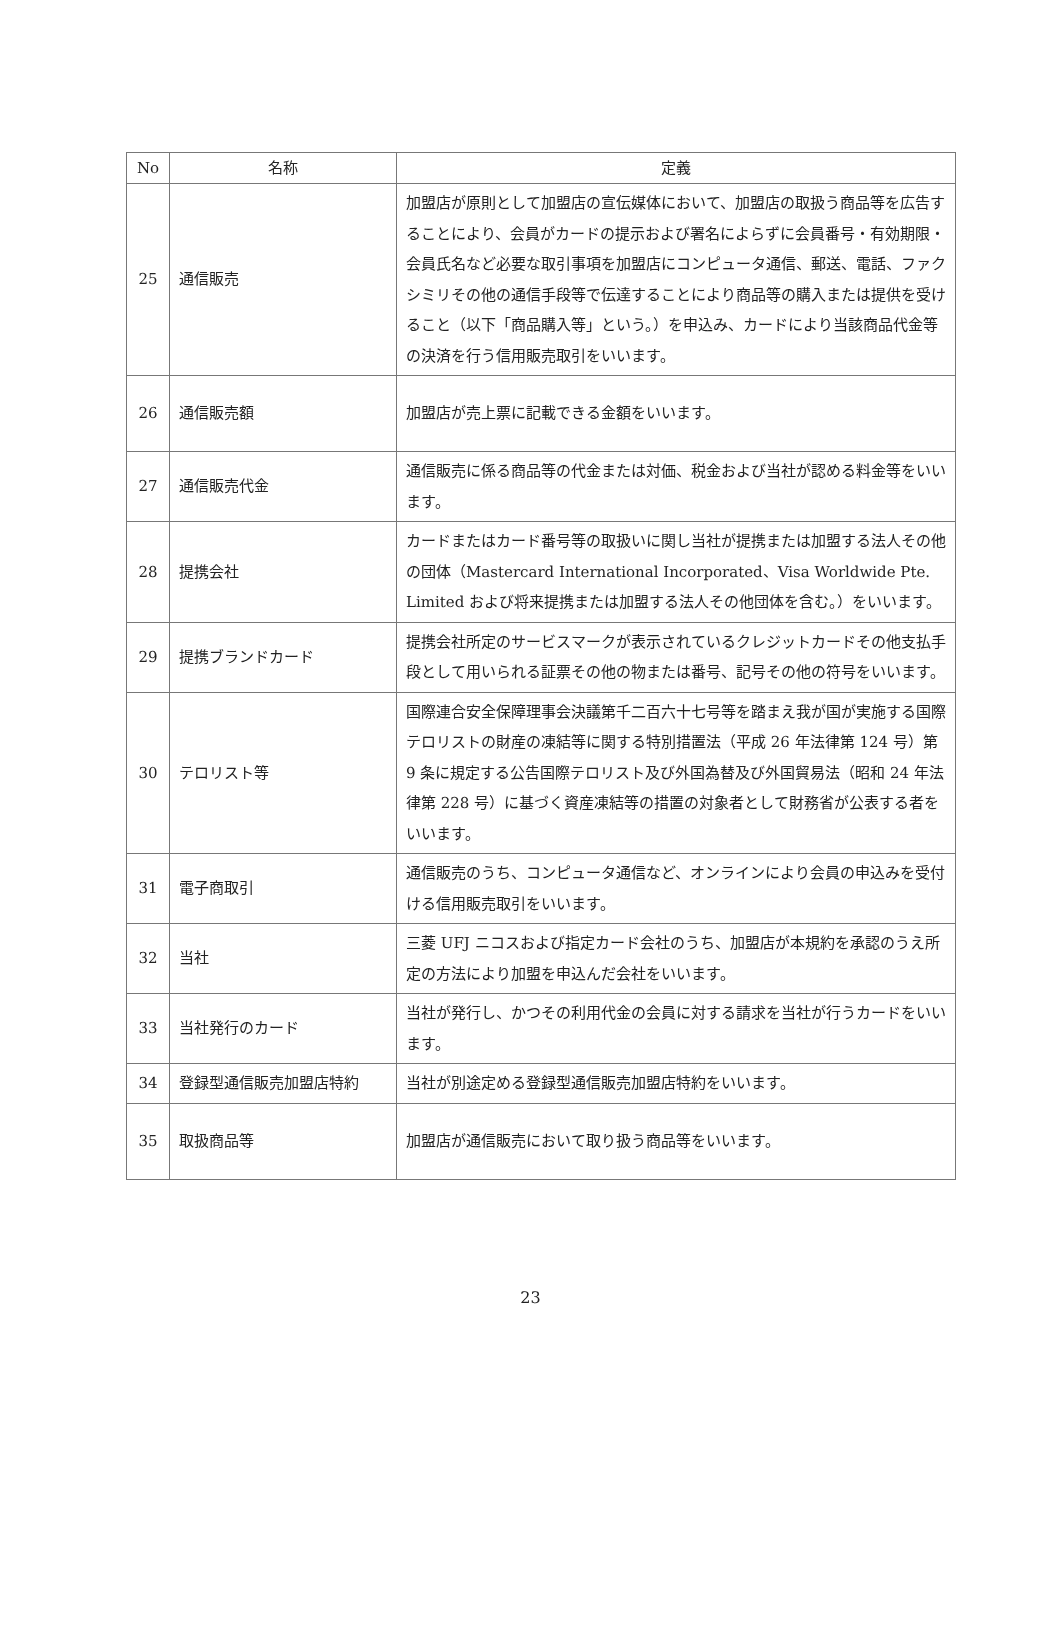| No | 名称 | 定義 |
| --- | --- | --- |
| 25 | 通信販売 | 加盟店が原則として加盟店の宣伝媒体において、加盟店の取扱う商品等を広告することにより、会員がカードの提示および署名によらずに会員番号・有効期限・会員氏名など必要な取引事項を加盟店にコンピュータ通信、郵送、電話、ファクシミリその他の通信手段等で伝達することにより商品等の購入または提供を受けること（以下「商品購入等」という。）を申込み、カードにより当該商品代金等の決済を行う信用販売取引をいいます。 |
| 26 | 通信販売額 | 加盟店が売上票に記載できる金額をいいます。 |
| 27 | 通信販売代金 | 通信販売に係る商品等の代金または対価、税金および当社が認める料金等をいいます。 |
| 28 | 提携会社 | カードまたはカード番号等の取扱いに関し当社が提携または加盟する法人その他の団体（Mastercard International Incorporated、Visa Worldwide Pte. Limited および将来提携または加盟する法人その他団体を含む。）をいいます。 |
| 29 | 提携ブランドカード | 提携会社所定のサービスマークが表示されているクレジットカードその他支払手段として用いられる証票その他の物または番号、記号その他の符号をいいます。 |
| 30 | テロリスト等 | 国際連合安全保障理事会決議第千二百六十七号等を踏まえ我が国が実施する国際テロリストの財産の凍結等に関する特別措置法（平成 26 年法律第 124 号）第 9 条に規定する公告国際テロリスト及び外国為替及び外国貿易法（昭和 24 年法律第 228 号）に基づく資産凍結等の措置の対象者として財務省が公表する者をいいます。 |
| 31 | 電子商取引 | 通信販売のうち、コンピュータ通信など、オンラインにより会員の申込みを受付ける信用販売取引をいいます。 |
| 32 | 当社 | 三菱 UFJ ニコスおよび指定カード会社のうち、加盟店が本規約を承認のうえ所定の方法により加盟を申込んだ会社をいいます。 |
| 33 | 当社発行のカード | 当社が発行し、かつその利用代金の会員に対する請求を当社が行うカードをいいます。 |
| 34 | 登録型通信販売加盟店特約 | 当社が別途定める登録型通信販売加盟店特約をいいます。 |
| 35 | 取扱商品等 | 加盟店が通信販売において取り扱う商品等をいいます。 |
23